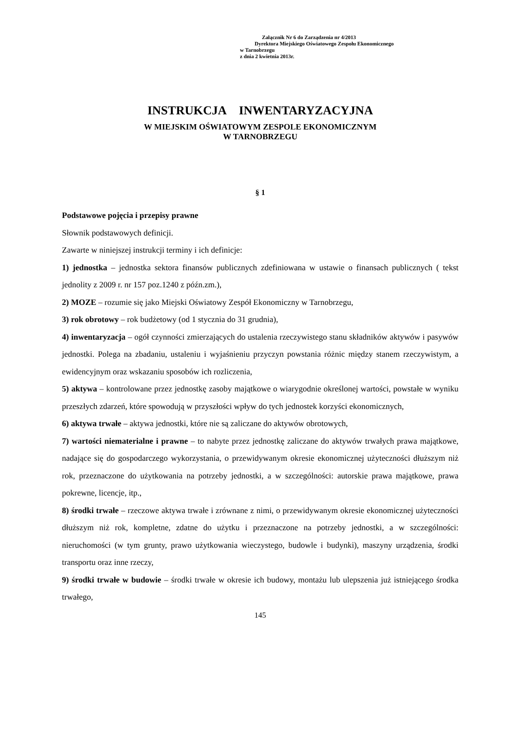Załącznik Nr 6 do Zarządzenia nr 4/2013
Dyrektora Miejskiego Oświatowego Zespołu Ekonomicznego
w Tarnobrzegu
z dnia 2 kwietnia 2013r.
INSTRUKCJA INWENTARYZACYJNA
W MIEJSKIM OŚWIATOWYM ZESPOLE EKONOMICZNYM
W TARNOBRZEGU
§ 1
Podstawowe pojęcia i przepisy prawne
Słownik podstawowych definicji.
Zawarte w niniejszej instrukcji terminy i ich definicje:
1) jednostka – jednostka sektora finansów publicznych zdefiniowana w ustawie o finansach publicznych ( tekst jednolity z 2009 r. nr 157 poz.1240 z późn.zm.),
2) MOZE – rozumie się jako Miejski Oświatowy Zespół Ekonomiczny w Tarnobrzegu,
3) rok obrotowy – rok budżetowy (od 1 stycznia do 31 grudnia),
4) inwentaryzacja – ogół czynności zmierzających do ustalenia rzeczywistego stanu składników aktywów i pasywów jednostki. Polega na zbadaniu, ustaleniu i wyjaśnieniu przyczyn powstania różnic między stanem rzeczywistym, a ewidencyjnym oraz wskazaniu sposobów ich rozliczenia,
5) aktywa – kontrolowane przez jednostkę zasoby majątkowe o wiarygodnie określonej wartości, powstałe w wyniku przeszłych zdarzeń, które spowodują w przyszłości wpływ do tych jednostek korzyści ekonomicznych,
6) aktywa trwałe – aktywa jednostki, które nie są zaliczane do aktywów obrotowych,
7) wartości niematerialne i prawne – to nabyte przez jednostkę zaliczane do aktywów trwałych prawa majątkowe, nadające się do gospodarczego wykorzystania, o przewidywanym okresie ekonomicznej użyteczności dłuższym niż rok, przeznaczone do użytkowania na potrzeby jednostki, a w szczególności: autorskie prawa majątkowe, prawa pokrewne, licencje, itp.,
8) środki trwałe – rzeczowe aktywa trwałe i zrównane z nimi, o przewidywanym okresie ekonomicznej użyteczności dłuższym niż rok, kompletne, zdatne do użytku i przeznaczone na potrzeby jednostki, a w szczególności: nieruchomości (w tym grunty, prawo użytkowania wieczystego, budowle i budynki), maszyny urządzenia, środki transportu oraz inne rzeczy,
9) środki trwałe w budowie – środki trwałe w okresie ich budowy, montażu lub ulepszenia już istniejącego środka trwałego,
145